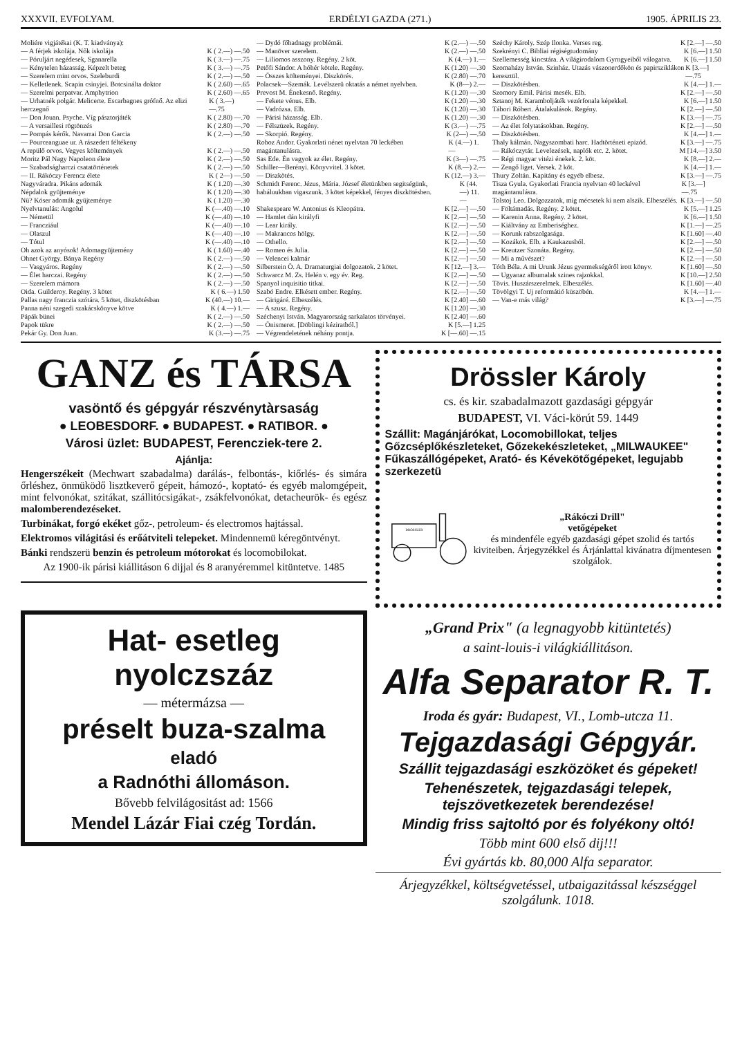XXXVII. EVFOLYAM. ERDÉLYI GAZDA (271.) 1905. ÁPRILIS 23.
Moliére vigjátékai (K. T. kiadványa):
— A férjek iskolája. Nők iskolája K ( 2.—) —.50
— Póruljárt negédesek, Sganarella K ( 3.—) —.75
— Kénytelen házasság. Képzelt beteg K ( 3.—) —.75
— Szerelem mint orvos. Szeleburdi K ( 2.—) —.50
— Kelletlenek. Scapin csinyjei. Botcsinálta doktor K ( 2.60) —.65
— Szerelmi perpatvar. Amphytrion K ( 2.60) —.65
— Urhatnék polgár. Melicerte. Escarbagnes grófnő. Az elizi herczegnő K ( 3.—) —.75
— Don Jouan. Psyche. Víg pásztorjáték K ( 2.80) —.70
— A versaillesi rögtönzés K ( 2.80) —.70
— Pompás kérők. Navarrai Don Garcia K ( 2.—) —.50
— Pourceanguae ur. A rászedett féltékeny
A repülő orvos. Vegyes költemények K ( 2.—) —.50
Moritz Pál Nagy Napoleon élete K ( 2.—) —.50
— Szabadságharczi csatatörténetek K ( 2.—) —.50
— II. Rákóczy Ferencz élete K ( 2—) —.50
Nagyváradra. Pikáns adomák K ( 1.20) —.30
Népdalok gyüjteménye K ( 1.20) —.30
Nü? Kóser adomák gyüjteménye K ( 1.20) —.30
Nyelvtanulás: Angolul K (—.40) —.10
— Németül K (—.40) —.10
— Francziául K (—.40) —.10
— Olaszul K (—.40) —.10
— Tótul K (—.40) —.10
Oh azok az anyósok! Adomagyüjtemény K ( 1.60) —.40
Ohnet György. Bánya Regény K ( 2.—) —.50
— Vasgyáros. Regény K ( 2.—) —.50
— Élet harczai. Regény K ( 2.—) —.50
— Szerelem mámora K ( 2.—) —.50
Oida. Guilderoy. Regény. 3 kötet K ( 6.—) 1.50
Pallas nagy franczia szótára. 5 kötet, diszkötésban K (40.—) 10.—
Panna néni szegedi szakácskönyve kötve K ( 4.—) 1.—
Pápák bünei K ( 2.—) —.50
Papok tükre K ( 2.—) —.50
Pekár Gy. Don Juan. K (3.—) —.75
— Dydó főhadnagy problémái. K (2.—) —.50
— Manöver szerelem. K (2.—) —.50
— Liliomos asszony. Regény. 2 köt. K (4.—) 1.—
Petőfi Sándor. A hóhér kötele. Regény. K (1.20) —.30
— Összes költeményei. Diszkörés. K (2.80) —.70
Polacsek—Szemák. Levélszerü oktatás a német nyelvben. K (8—) 2.—
Prevost M. Énekesnő. Regény. K (1.20) —.30
— Fekete vénus. Elb. K (1.20) —.30
— Vadrózsa. Elb. K (1.20) —.30
— Párisi házasság. Elb. K (1.20) —.30
— Félszüzek. Regény. K (3.—) —.75
— Skorpió. Regény. K (2—) —.50
Roboz Andor. Gyakorlati nénet nyelvtan 70 leckében magántanulásra. K (4.—) 1.—
Sas Ede. Én vagyok az élet. Regény. K (3—) —.75
Schiller—Berényi. Könyvvitel. 3 kötet. K (8.—) 2.—
— Diszkötés. K (12.—) 3.—
Schmidt Ferenc. Jézus, Mária. József életünkben segitségünk, haháluukban vigaszunk. 3 kötet képekkel, fényes diszkötésben. K (44.—) 11.—
Shakespeare W. Antonius és Kleopátra. K [2.—] —.50
— Hamlet dán királyfi K [2.—] —.50
— Lear király. K [2.—] —.50
— Makrancos hölgy. K [2.—] —.50
— Othello. K [2.—] —.50
— Romeo és Julia. K [2.—] —.50
— Velencei kalmár K [2.—] —.50
Silberstein Ö. A. Dramaturgiai dolgozatok. 2 kötet. K [12.—] 3.—
Schwarcz M. Zs. Helén v. egy év. Reg. K [2.—] —.50
Spanyol inquisitio titkai. K [2.—] —.50
Szabó Endre. Elkésett ember. Regény. K [2.—] —.50
— Girigáré. Elbeszélés. K [2.40] —.60
— A szusz. Regény. K [1.20] —.30
Széchenyi István. Magyarország sarkalatos törvényei. K [2.40] —.60
— Önismeret. [Döblingi kéziratból.] K [5.—] 1.25
— Végrendeletének néhány pontja. K [—.60] —.15
Széchy Károly. Szép Ilonka. Verses reg. K [2.—] —.50
Szekrényi C. Bibliai régiségtudomány K [6.—] 1.50
Szellemesség kincstára. A világirodalom Gyrngyeiből válogatva. K [6.—] 1.50
Szomaházy István. Szinház. Utazás vászonerdőkön és papirsziklákon keresztül. K [3.—] —.75
— Diszkötésben. K [4.—] 1.—
Szomory Emil. Párisi mesék. Elb. K [2.—] —.50
Sztanoj M. Karamboljáték vezérfonala képekkel. K [6.—] 1.50
Tábori Róbert. Átalakulások. Regény. K [2.—] —.50
— Diszkötésben. K [3.—] —.75
— Az élet folytatásokban. Regény. K [2.—] —.50
— Diszkötésben. K [4.—] 1.—
Thaly kálmán. Nagyszombati harc. Hadtörténeti epizód. K [3.—] —.75
— Rákóczytár. Levelezések, naplók etc. 2. kötet. M [14.—] 3.50
— Régi magyar vitézi énekek. 2. köt. K [8.—] 2.—
— Zengő liget. Versek. 2 köt. K [4.—] 1.—
Thury Zoltán. Kapitány és egyéb elbesz. K [3.—] —.75
Tisza Gyula. Gyakorlati Francia nyelvtan 40 leckével magántanulásra. K [3.—] —.75
Tolstoj Leo. Dolgozzatok, mig mécsetek ki nem alszik. Elbeszélés. K [3.—] —.50
— Föltámadás. Regény. 2 kötet. K [5.—] 1.25
— Karenin Anna. Regény. 2 kötet. K [6.—] 1.50
— Kiáltvány az Emberiséghez. K [1.—] —.25
— Korunk rabszolgasága. K [1.60] —.40
— Kozákok. Elb. a Kaukazusból. K [2.—] —.50
— Kreutzer Szonáta. Regény. K [2.—] —.50
— Mi a művészet? K [2.—] —.50
Tóth Béla. A mi Urunk Jézus gyermekségéről irott könyv. K [1.60] —.50
— Ugyanaz albumalak szines rajzokkal. K [10.—] 2.50
Tövis. Huszárszerelmek. Elbeszélés. K [1.60] —.40
Tövölgyi T. Uj reformátió küszöbén. K [4.—] 1.—
— Van-e más világ? K [3.—] —.75
GANZ és TÁRSA
vasöntő és gépgyár részvénytàrsaság
● LEOBESDORF. ● BUDAPEST. ● RATIBOR. ●
Városi üzlet: BUDAPEST, Ferencziek-tere 2.
Ajánlja:
Hengerszékeit (Mechwart szabadalma) darálás-, felbontás-, kiőrlés- és simára őrléshez, önmüködő lisztkeverő gépeit, hámozó-, koptató- és egyéb malomgépeit, mint felvonókat, szitákat, szállitócsigákat-, zsákfelvonókat, detacheurök- és egész malomberendezéseket.
Turbinákat, forgó ekéket gőz-, petroleum- és electromos hajtással.
Elektromos világitási és erőátviteli telepeket. Mindennemü kéregöntvényt.
Bánki rendszerü benzin és petroleum mótorokat és locomobilokat.
Az 1900-ik párisi kiállitáson 6 dijjal és 8 aranyéremmel kitüntetve. 1485
Hat- esetleg nyolczszáz
— métermázsa —
préselt buza-szalma
eladó
a Radnóthi állomáson.
Bővebb felvilágositást ad: 1566
Mendel Lázár Fiai czég Tordán.
Drössler Károly
cs. és kir. szabadalmazott gazdasági gépgyár
BUDAPEST, VI. Váci-körút 59. 1449
Szállit: Magánjárókat, Locomobillokat, teljes Gőzcséplőkészleteket, Gőzekekészleteket, „MILWAUKEE" Fűkaszállógépeket, Arató- és Kévekötőgépeket, legujabb szerkezetü
DRÖSSLER
„Rákóczi Drill"
vetőgépeket
és mindenféle egyéb gazdasági gépet szolid és tartós kiviteiben. Árjegyzékkel és Árjánlattal kivánatra díjmentesen szolgálok.
„Grand Prix" (a legnagyobb kitüntetés)
a saint-louis-i világkiállitáson.
Alfa Separator R. T.
Iroda és gyár: Budapest, VI., Lomb-utcza 11.
Tejgazdasági Gépgyár.
Szállit tejgazdasági eszközöket és gépeket!
Tehenészetek, tejgazdasági telepek, tejszövetkezetek berendezése!
Mindig friss sajtoltó por és folyékony oltó!
Több mint 600 első dij!!!
Évi gyártás kb. 80,000 Alfa separator.
Árjegyzékkel, költségvetéssel, utbaigazitással készséggel szolgálunk. 1018.